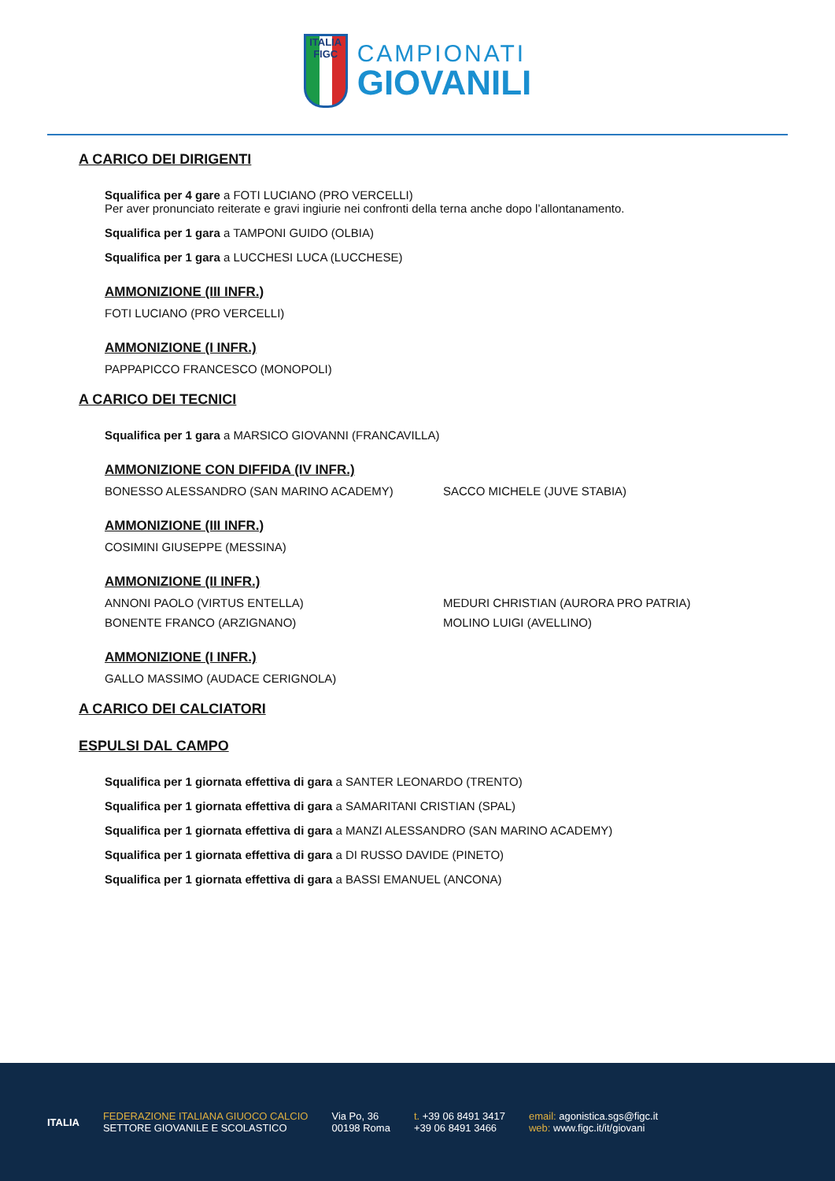ITALIA
FIGC
CAMPIONATI
GIOVANILI
A CARICO DEI DIRIGENTI
Squalifica per 4 gare a FOTI LUCIANO (PRO VERCELLI)
Per aver pronunciato reiterate e gravi ingiurie nei confronti della terna anche dopo l’allontanamento.
Squalifica per 1 gara a TAMPONI GUIDO (OLBIA)
Squalifica per 1 gara a LUCCHESI LUCA (LUCCHESE)
AMMONIZIONE (III INFR.)
FOTI LUCIANO (PRO VERCELLI)
AMMONIZIONE (I INFR.)
PAPPAPICCO FRANCESCO (MONOPOLI)
A CARICO DEI TECNICI
Squalifica per 1 gara a MARSICO GIOVANNI (FRANCAVILLA)
AMMONIZIONE CON DIFFIDA (IV INFR.)
BONESSO ALESSANDRO (SAN MARINO ACADEMY) SACCO MICHELE (JUVE STABIA)
AMMONIZIONE (III INFR.)
COSIMINI GIUSEPPE (MESSINA)
AMMONIZIONE (II INFR.)
ANNONI PAOLO (VIRTUS ENTELLA) MEDURI CHRISTIAN (AURORA PRO PATRIA) BONENTE FRANCO (ARZIGNANO) MOLINO LUIGI (AVELLINO)
AMMONIZIONE (I INFR.)
GALLO MASSIMO (AUDACE CERIGNOLA)
A CARICO DEI CALCIATORI
ESPULSI DAL CAMPO
Squalifica per 1 giornata effettiva di gara a SANTER LEONARDO (TRENTO)
Squalifica per 1 giornata effettiva di gara a SAMARITANI CRISTIAN (SPAL)
Squalifica per 1 giornata effettiva di gara a MANZI ALESSANDRO (SAN MARINO ACADEMY)
Squalifica per 1 giornata effettiva di gara a DI RUSSO DAVIDE (PINETO)
Squalifica per 1 giornata effettiva di gara a BASSI EMANUEL (ANCONA)
ITALIA
FEDERAZIONE ITALIANA GIUOCO CALCIO
SETTORE GIOVANILE E SCOLASTICO
Via Po, 36
00198 Roma
t. +39 06 8491 3417
+39 06 8491 3466
email: agonistica.sgs@figc.it
web: www.figc.it/it/giovani